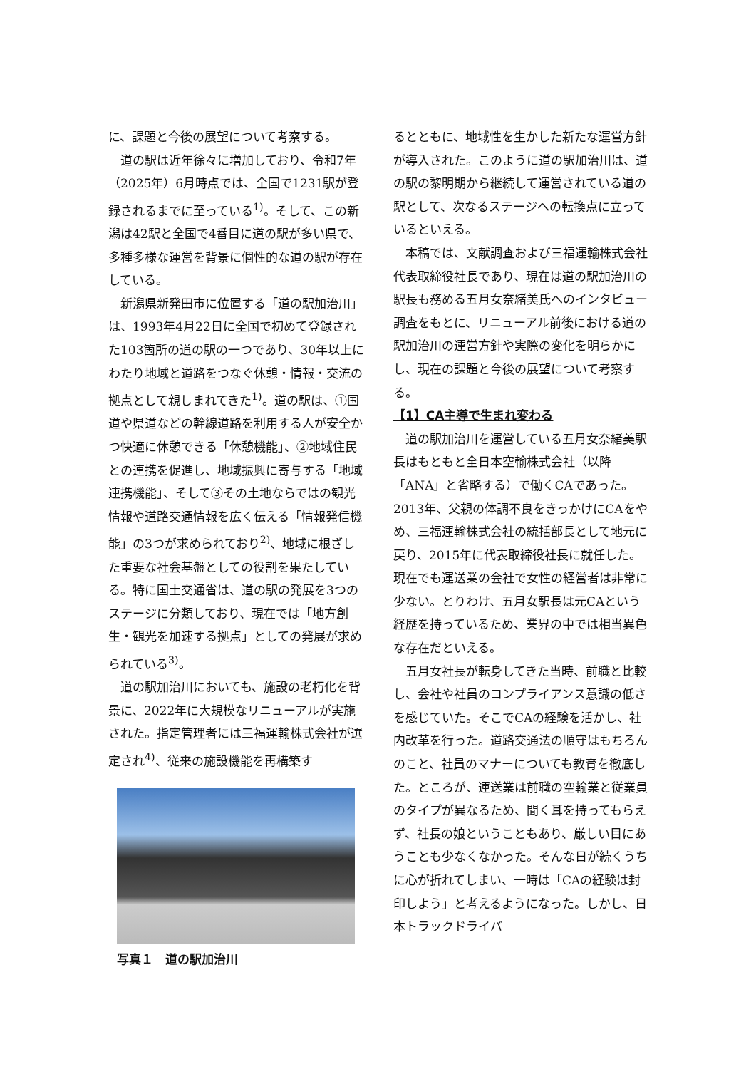に、課題と今後の展望について考察する。
道の駅は近年徐々に増加しており、令和7年（2025年）6月時点では、全国で1231駅が登録されるまでに至っている<sup>1)</sup>。そして、この新潟は42駅と全国で4番目に道の駅が多い県で、多種多様な運営を背景に個性的な道の駅が存在している。
新潟県新発田市に位置する「道の駅加治川」は、1993年4月22日に全国で初めて登録された103箇所の道の駅の一つであり、30年以上にわたり地域と道路をつなぐ休憩・情報・交流の拠点として親しまれてきた<sup>1)</sup>。道の駅は、①国道や県道などの幹線道路を利用する人が安全かつ快適に休憩できる「休憩機能」、②地域住民との連携を促進し、地域振興に寄与する「地域連携機能」、そして③その土地ならではの観光情報や道路交通情報を広く伝える「情報発信機能」の3つが求められており<sup>2)</sup>、地域に根ざした重要な社会基盤としての役割を果たしている。特に国土交通省は、道の駅の発展を3つのステージに分類しており、現在では「地方創生・観光を加速する拠点」としての発展が求められている<sup>3)</sup>。
道の駅加治川においても、施設の老朽化を背景に、2022年に大規模なリニューアルが実施された。指定管理者には三福運輸株式会社が選定され<sup>4)</sup>、従来の施設機能を再構築す
写真１　道の駅加治川
るとともに、地域性を生かした新たな運営方針が導入された。このように道の駅加治川は、道の駅の黎明期から継続して運営されている道の駅として、次なるステージへの転換点に立っているといえる。
本稿では、文献調査および三福運輸株式会社代表取締役社長であり、現在は道の駅加治川の駅長も務める五月女奈緒美氏へのインタビュー調査をもとに、リニューアル前後における道の駅加治川の運営方針や実際の変化を明らかにし、現在の課題と今後の展望について考察する。
【1】CA主導で生まれ変わる
道の駅加治川を運営している五月女奈緒美駅長はもともと全日本空輸株式会社（以降「ANA」と省略する）で働くCAであった。2013年、父親の体調不良をきっかけにCAをやめ、三福運輸株式会社の統括部長として地元に戻り、2015年に代表取締役社長に就任した。現在でも運送業の会社で女性の経営者は非常に少ない。とりわけ、五月女駅長は元CAという経歴を持っているため、業界の中では相当異色な存在だといえる。
五月女社長が転身してきた当時、前職と比較し、会社や社員のコンプライアンス意識の低さを感じていた。そこでCAの経験を活かし、社内改革を行った。道路交通法の順守はもちろんのこと、社員のマナーについても教育を徹底した。ところが、運送業は前職の空輸業と従業員のタイプが異なるため、聞く耳を持ってもらえず、社長の娘ということもあり、厳しい目にあうことも少なくなかった。そんな日が続くうちに心が折れてしまい、一時は「CAの経験は封印しよう」と考えるようになった。しかし、日本トラックドライバ